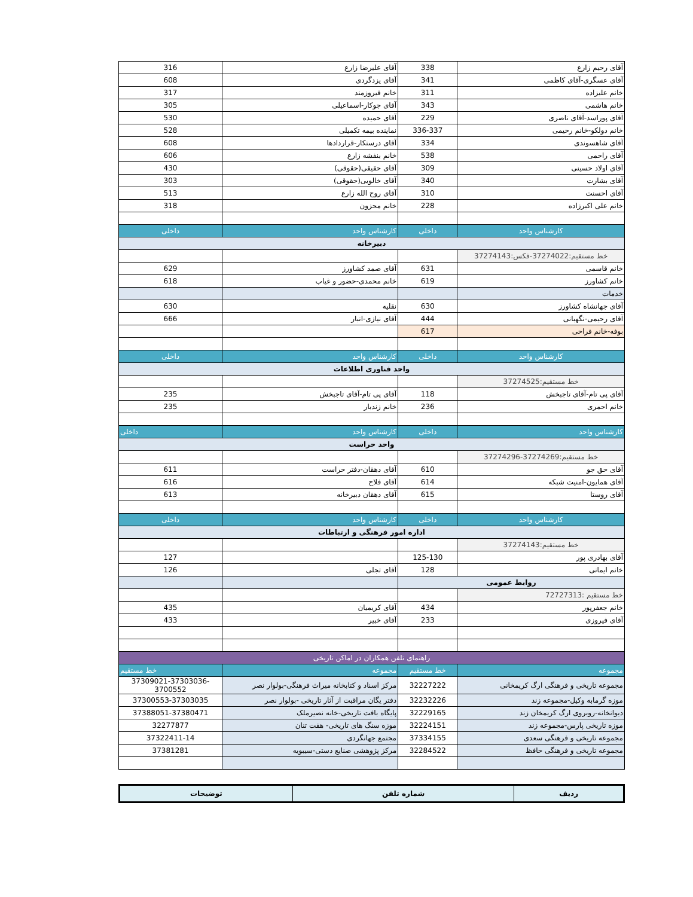| آقای رحیم زارع | 338 | آقای علیرضا زارع | 316 |
| آقای عسگری-آقای کاظمی | 341 | آقای یزدگردی | 608 |
| خانم علیزاده | 311 | خانم فیروزمند | 317 |
| خانم هاشمی | 343 | آقای جوکار-اسماعیلی | 305 |
| آقای پوراسد-آقای ناصری | 229 | آقای حمیده | 530 |
| خانم دولکو-خانم رحیمی | 336-337 | نماینده بیمه تکمیلی | 528 |
| آقای شاهسوندی | 334 | آقای درستکار-قراردادها | 608 |
| آقای راحمی | 538 | خانم بنفشه زارع | 606 |
| آقای اولاد حسینی | 309 | آقای حقیقی(حقوقی) | 430 |
| آقای بشارت | 340 | آقای خالویی(حقوقی) | 303 |
| آقای احسنت | 310 | آقای روح الله زارع | 513 |
| خانم علی اکبرزاده | 228 | خانم محزون | 318 |
| کارشناس واحد | داخلی | کارشناس واحد | داخلی |
| دبیرخانه | | | |
| خط مستقیم:37274022-فکس:37274143 | | | |
| خانم قاسمی | 631 | آقای صمد کشاورز | 629 |
| خانم کشاورز | 619 | خانم محمدی-حضور و غیاب | 618 |
| خدمات | | | |
| آقای جهانشاه کشاورز | 630 | نقلیه | 630 |
| آقای رحیمی-نگهبانی | 444 | آقای نیازی-انبار | 666 |
| بوفه-خانم فراحی | 617 | | |
| کارشناس واحد | داخلی | کارشناس واحد | داخلی |
| واحد فناوری اطلاعات | | | |
| خط مستقیم:37274525 | | | |
| آقای پی تام-آقای تاجبخش | 118 | آقای پی تام-آقای تاجبخش | 235 |
| خانم احمری | 236 | خانم زندبار | 235 |
| کارشناس واحد | داخلی | کارشناس واحد | داخلی |
| واحد حراست | | | |
| خط مستقیم:37274269-37274296 | | | |
| آقای حق جو | 610 | آقای دهقان-دفتر حراست | 611 |
| آقای همایون-امنیت شبکه | 614 | آقای فلاح | 616 |
| آقای روستا | 615 | آقای دهقان دبیرخانه | 613 |
| کارشناس واحد | داخلی | کارشناس واحد | داخلی |
| اداره امور فرهنگی و ارتباطات | | | |
| خط مستقیم:37274143 | | | |
| آقای بهادری پور | 125-130 | | 127 |
| خانم ایمانی | 128 | آقای تجلی | 126 |
| روابط عمومی | | | |
| خط مستقیم :72727313 | | | |
| خانم جعفرپور | 434 | آقای کریمیان | 435 |
| آقای فیروزی | 233 | آقای خبیر | 433 |
| راهنمای تلفن همکاران در اماکن تاریخی | | | |
| مجموعه | خط مستقیم | مجموعه | خط مستقیم |
| مجموعه تاریخی و فرهنگی ارگ کریمخانی | 32227222 | مرکز اسناد و کتابخانه میراث فرهنگی-بولوار نصر | 37309021-37303036-3700552 |
| موزه گرمابه وکیل-مجموعه زند | 32232226 | دفتر یگان مراقبت از آثار تاریخی -بولوار نصر | 37300553-37303035 |
| دیوانخانه-روبروی ارگ کریمخان زند | 32229165 | پایگاه بافت تاریخی-خانه نصیرملک | 37388051-37380471 |
| موزه تاریخی پارس-مجموعه زند | 32224151 | موزه سنگ های تاریخی- هفت تنان | 32277877 |
| مجموعه تاریخی و فرهنگی سعدی | 37334155 | مجتمع جهانگردی | 37322411-14 |
| مجموعه تاریخی و فرهنگی حافظ | 32284522 | مرکز پژوهشی صنایع دستی-سیبویه | 37381281 |
| ردیف | شماره تلفن | توضیحات |
| --- | --- | --- |